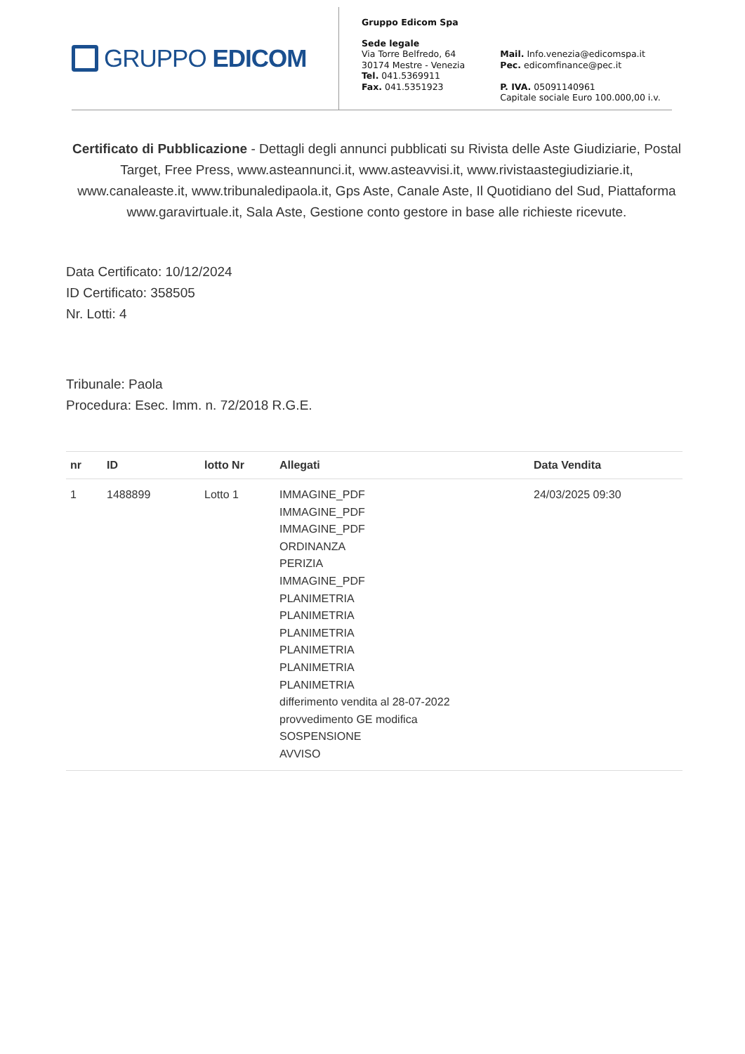GRUPPO EDICOM
Gruppo Edicom Spa
Sede legale
Via Torre Belfredo, 64
30174 Mestre - Venezia
Tel. 041.5369911
Fax. 041.5351923
Mail. Info.venezia@edicomspa.it
Pec. edicomfinance@pec.it
P. IVA. 05091140961
Capitale sociale Euro 100.000,00 i.v.
Certificato di Pubblicazione - Dettagli degli annunci pubblicati su Rivista delle Aste Giudiziarie, Postal Target, Free Press, www.asteannunci.it, www.asteavvisi.it, www.rivistaastegiudiziarie.it, www.canaleaste.it, www.tribunaledipaola.it, Gps Aste, Canale Aste, Il Quotidiano del Sud, Piattaforma www.garavirtuale.it, Sala Aste, Gestione conto gestore in base alle richieste ricevute.
Data Certificato: 10/12/2024
ID Certificato: 358505
Nr. Lotti: 4
Tribunale: Paola
Procedura: Esec. Imm. n. 72/2018 R.G.E.
| nr | ID | lotto Nr | Allegati | Data Vendita |
| --- | --- | --- | --- | --- |
| 1 | 1488899 | Lotto 1 | IMMAGINE_PDF IMMAGINE_PDF IMMAGINE_PDF ORDINANZA PERIZIA IMMAGINE_PDF PLANIMETRIA PLANIMETRIA PLANIMETRIA PLANIMETRIA PLANIMETRIA PLANIMETRIA differimento vendita al 28-07-2022 provvedimento GE modifica SOSPENSIONE AVVISO | 24/03/2025 09:30 |